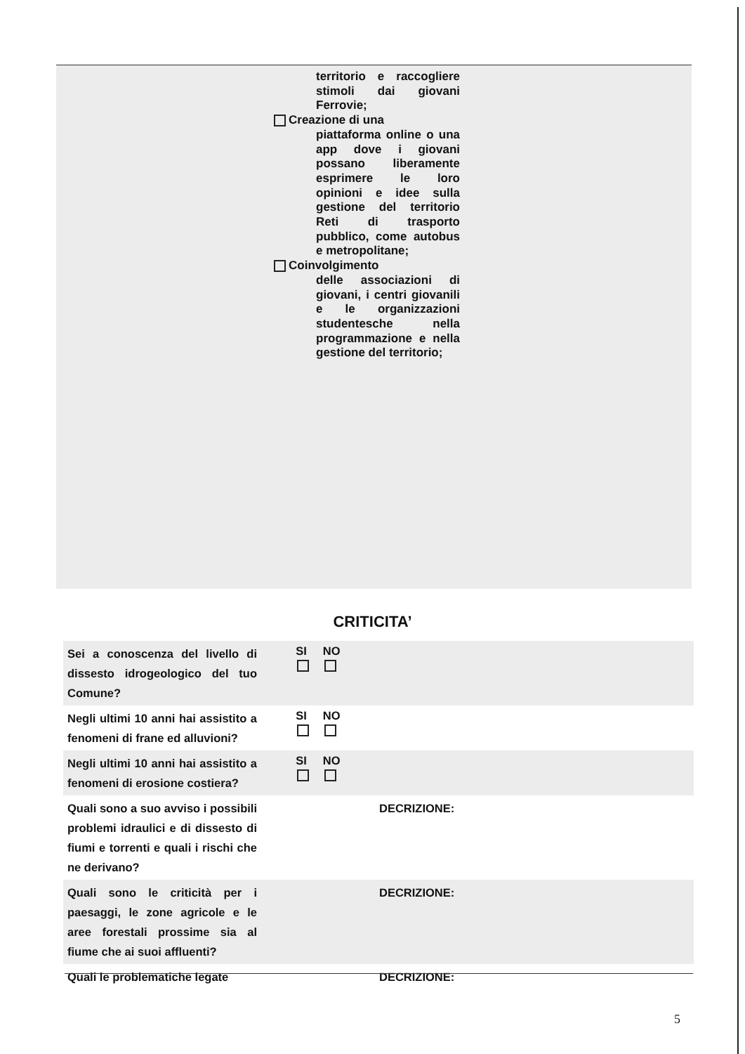territorio e raccogliere stimoli dai giovani Ferrovie;
Creazione di una
piattaforma online o una app dove i giovani possano liberamente esprimere le loro opinioni e idee sulla gestione del territorio Reti di trasporto pubblico, come autobus e metropolitane;
Coinvolgimento
delle associazioni di giovani, i centri giovanili e le organizzazioni studentesche nella programmazione e nella gestione del territorio;
CRITICITA’
| Sei a conoscenza del livello di dissesto idrogeologico del tuo Comune? | SI NO | |
| Negli ultimi 10 anni hai assistito a fenomeni di frane ed alluvioni? | SI NO | |
| Negli ultimi 10 anni hai assistito a fenomeni di erosione costiera? | SI NO | |
| Quali sono a suo avviso i possibili problemi idraulici e di dissesto di fiumi e torrenti e quali i rischi che ne derivano? | | DECRIZIONE: |
| Quali sono le criticità per i paesaggi, le zone agricole e le aree forestali prossime sia al fiume che ai suoi affluenti? | | DECRIZIONE: |
| Quali le problematiche legate | | DECRIZIONE: |
5